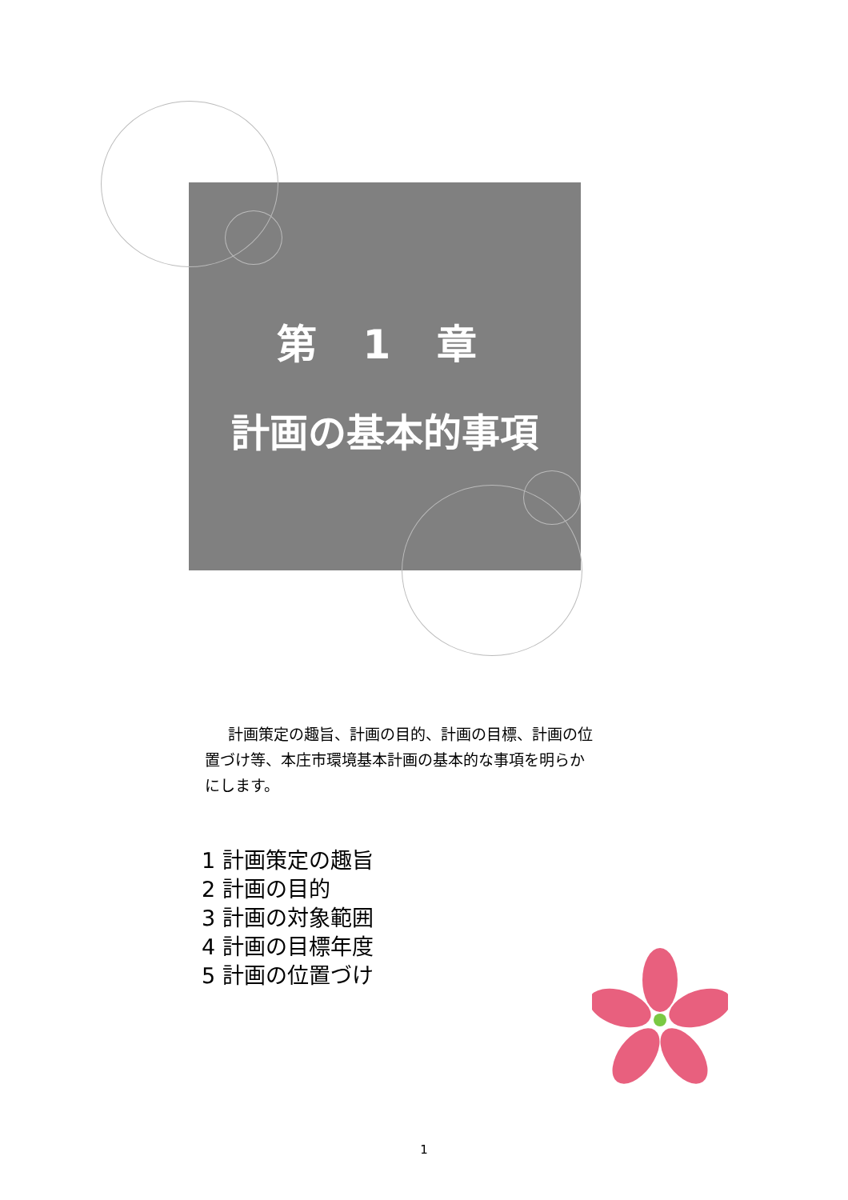第 1 章
計画の基本的事項
計画策定の趣旨、計画の目的、計画の目標、計画の位置づけ等、本庄市環境基本計画の基本的な事項を明らかにします。
1 計画策定の趣旨
2 計画の目的
3 計画の対象範囲
4 計画の目標年度
5 計画の位置づけ
1